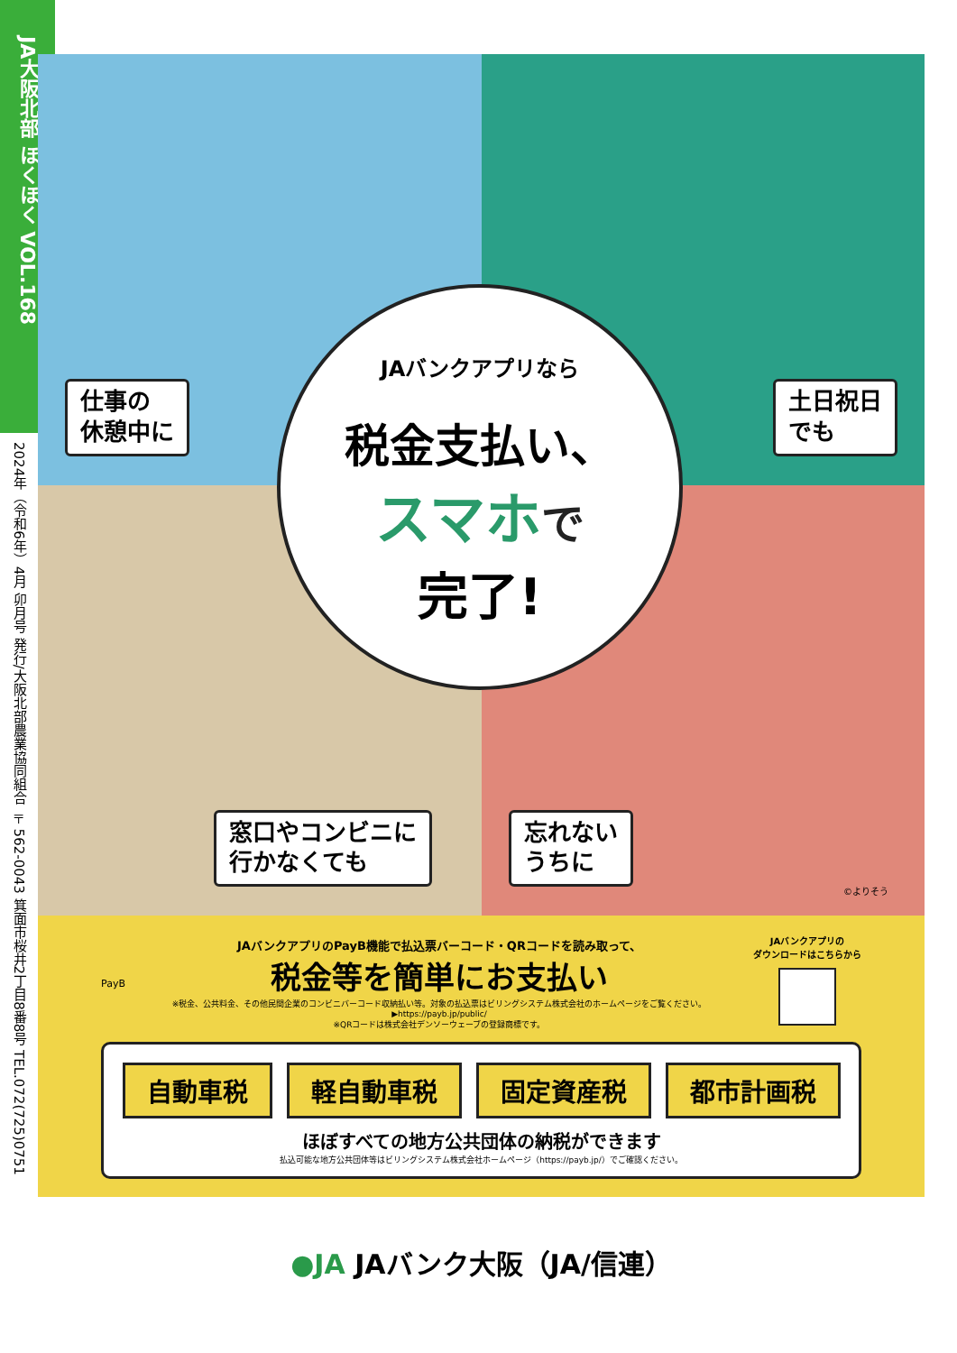JA大阪北部 ほくほく VOL.168
2024年（令和6年）4月 卯月号 発行/大阪北部農業協同組合 〒562-0043 箕面市桜井2丁目8番8号 TEL.072(725)0751
仕事の
休憩中に
土日祝日
でも
窓口やコンビニに
行かなくても
忘れない
うちに
©よりそう
JAバンクアプリなら
税金支払い、
スマホで
完了!
PayB
JAバンクアプリのPayB機能で払込票バーコード・QRコードを読み取って、
税金等を簡単にお支払い
※税金、公共料金、その他民間企業のコンビニバーコード収納払い等。対象の払込票はビリングシステム株式会社のホームページをご覧ください。▶https://payb.jp/public/
※QRコードは株式会社デンソーウェーブの登録商標です。
JAバンクアプリの
ダウンロードはこちらから
自動車税 軽自動車税 固定資産税 都市計画税
ほぼすべての地方公共団体の納税ができます
払込可能な地方公共団体等はビリングシステム株式会社ホームページ（https://payb.jp/）でご確認ください。
●JA JAバンク大阪（JA/信連）